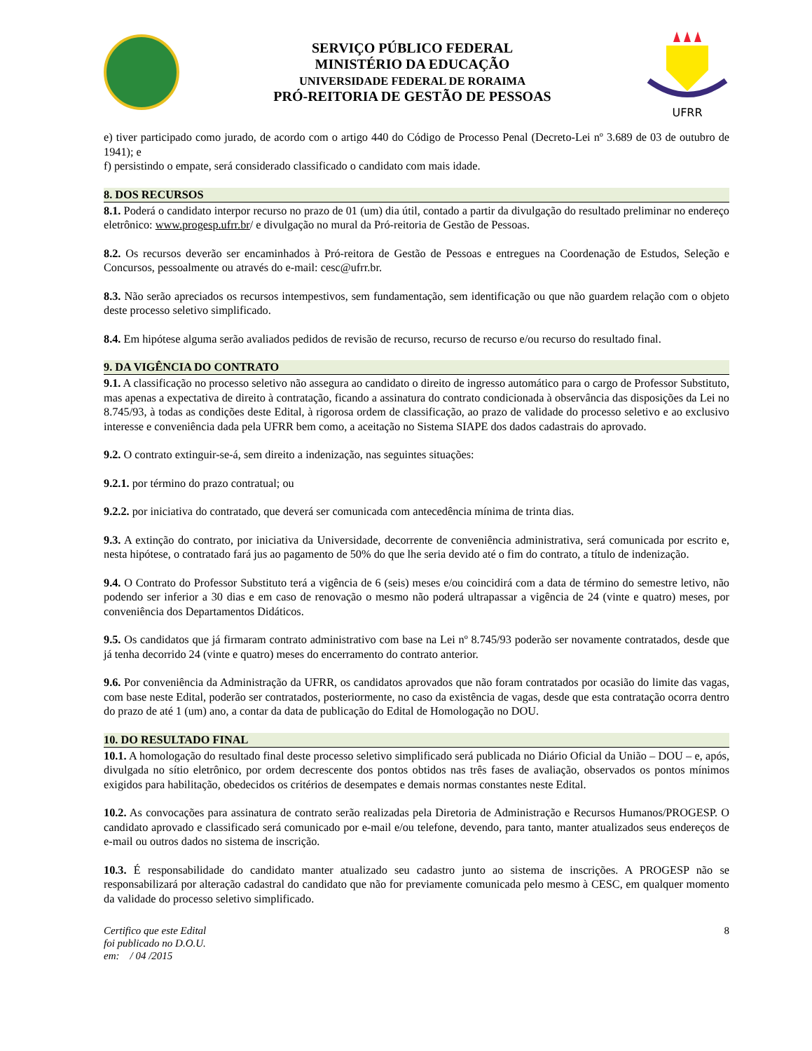SERVIÇO PÚBLICO FEDERAL
MINISTÉRIO DA EDUCAÇÃO
UNIVERSIDADE FEDERAL DE RORAIMA
PRÓ-REITORIA DE GESTÃO DE PESSOAS
UFRR
e) tiver participado como jurado, de acordo com o artigo 440 do Código de Processo Penal (Decreto-Lei nº 3.689 de 03 de outubro de 1941); e
f) persistindo o empate, será considerado classificado o candidato com mais idade.
8. DOS RECURSOS
8.1. Poderá o candidato interpor recurso no prazo de 01 (um) dia útil, contado a partir da divulgação do resultado preliminar no endereço eletrônico: www.progesp.ufrr.br/ e divulgação no mural da Pró-reitoria de Gestão de Pessoas.
8.2. Os recursos deverão ser encaminhados à Pró-reitora de Gestão de Pessoas e entregues na Coordenação de Estudos, Seleção e Concursos, pessoalmente ou através do e-mail: cesc@ufrr.br.
8.3. Não serão apreciados os recursos intempestivos, sem fundamentação, sem identificação ou que não guardem relação com o objeto deste processo seletivo simplificado.
8.4. Em hipótese alguma serão avaliados pedidos de revisão de recurso, recurso de recurso e/ou recurso do resultado final.
9. DA VIGÊNCIA DO CONTRATO
9.1. A classificação no processo seletivo não assegura ao candidato o direito de ingresso automático para o cargo de Professor Substituto, mas apenas a expectativa de direito à contratação, ficando a assinatura do contrato condicionada à observância das disposições da Lei no 8.745/93, à todas as condições deste Edital, à rigorosa ordem de classificação, ao prazo de validade do processo seletivo e ao exclusivo interesse e conveniência dada pela UFRR bem como, a aceitação no Sistema SIAPE dos dados cadastrais do aprovado.
9.2. O contrato extinguir-se-á, sem direito a indenização, nas seguintes situações:
9.2.1. por término do prazo contratual; ou
9.2.2. por iniciativa do contratado, que deverá ser comunicada com antecedência mínima de trinta dias.
9.3. A extinção do contrato, por iniciativa da Universidade, decorrente de conveniência administrativa, será comunicada por escrito e, nesta hipótese, o contratado fará jus ao pagamento de 50% do que lhe seria devido até o fim do contrato, a título de indenização.
9.4. O Contrato do Professor Substituto terá a vigência de 6 (seis) meses e/ou coincidirá com a data de término do semestre letivo, não podendo ser inferior a 30 dias e em caso de renovação o mesmo não poderá ultrapassar a vigência de 24 (vinte e quatro) meses, por conveniência dos Departamentos Didáticos.
9.5. Os candidatos que já firmaram contrato administrativo com base na Lei nº 8.745/93 poderão ser novamente contratados, desde que já tenha decorrido 24 (vinte e quatro) meses do encerramento do contrato anterior.
9.6. Por conveniência da Administração da UFRR, os candidatos aprovados que não foram contratados por ocasião do limite das vagas, com base neste Edital, poderão ser contratados, posteriormente, no caso da existência de vagas, desde que esta contratação ocorra dentro do prazo de até 1 (um) ano, a contar da data de publicação do Edital de Homologação no DOU.
10. DO RESULTADO FINAL
10.1. A homologação do resultado final deste processo seletivo simplificado será publicada no Diário Oficial da União – DOU – e, após, divulgada no sítio eletrônico, por ordem decrescente dos pontos obtidos nas três fases de avaliação, observados os pontos mínimos exigidos para habilitação, obedecidos os critérios de desempates e demais normas constantes neste Edital.
10.2. As convocações para assinatura de contrato serão realizadas pela Diretoria de Administração e Recursos Humanos/PROGESP. O candidato aprovado e classificado será comunicado por e-mail e/ou telefone, devendo, para tanto, manter atualizados seus endereços de e-mail ou outros dados no sistema de inscrição.
10.3. É responsabilidade do candidato manter atualizado seu cadastro junto ao sistema de inscrições. A PROGESP não se responsabilizará por alteração cadastral do candidato que não for previamente comunicada pelo mesmo à CESC, em qualquer momento da validade do processo seletivo simplificado.
Certifico que este Edital
foi publicado no D.O.U.
em: / 04 /2015
8